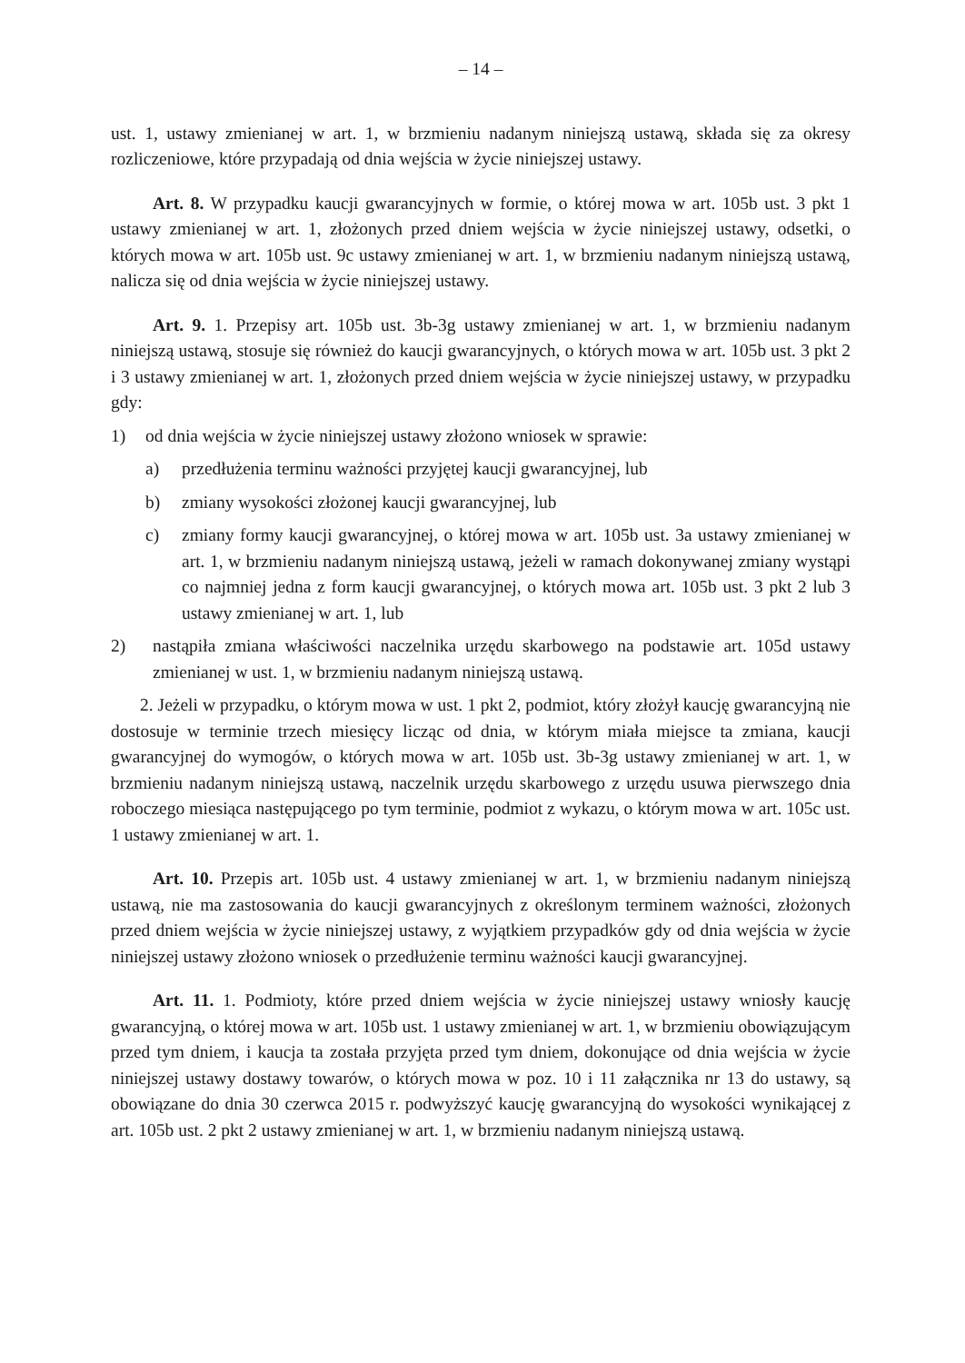– 14 –
ust. 1, ustawy zmienianej w art. 1, w brzmieniu nadanym niniejszą ustawą, składa się za okresy rozliczeniowe, które przypadają od dnia wejścia w życie niniejszej ustawy.
Art. 8. W przypadku kaucji gwarancyjnych w formie, o której mowa w art. 105b ust. 3 pkt 1 ustawy zmienianej w art. 1, złożonych przed dniem wejścia w życie niniejszej ustawy, odsetki, o których mowa w art. 105b ust. 9c ustawy zmienianej w art. 1, w brzmieniu nadanym niniejszą ustawą, nalicza się od dnia wejścia w życie niniejszej ustawy.
Art. 9. 1. Przepisy art. 105b ust. 3b-3g ustawy zmienianej w art. 1, w brzmieniu nadanym niniejszą ustawą, stosuje się również do kaucji gwarancyjnych, o których mowa w art. 105b ust. 3 pkt 2 i 3 ustawy zmienianej w art. 1, złożonych przed dniem wejścia w życie niniejszej ustawy, w przypadku gdy:
1) od dnia wejścia w życie niniejszej ustawy złożono wniosek w sprawie:
a) przedłużenia terminu ważności przyjętej kaucji gwarancyjnej, lub
b) zmiany wysokości złożonej kaucji gwarancyjnej, lub
c) zmiany formy kaucji gwarancyjnej, o której mowa w art. 105b ust. 3a ustawy zmienianej w art. 1, w brzmieniu nadanym niniejszą ustawą, jeżeli w ramach dokonywanej zmiany wystąpi co najmniej jedna z form kaucji gwarancyjnej, o których mowa art. 105b ust. 3 pkt 2 lub 3 ustawy zmienianej w art. 1, lub
2) nastąpiła zmiana właściwości naczelnika urzędu skarbowego na podstawie art. 105d ustawy zmienianej w ust. 1, w brzmieniu nadanym niniejszą ustawą.
2. Jeżeli w przypadku, o którym mowa w ust. 1 pkt 2, podmiot, który złożył kaucję gwarancyjną nie dostosuje w terminie trzech miesięcy licząc od dnia, w którym miała miejsce ta zmiana, kaucji gwarancyjnej do wymogów, o których mowa w art. 105b ust. 3b-3g ustawy zmienianej w art. 1, w brzmieniu nadanym niniejszą ustawą, naczelnik urzędu skarbowego z urzędu usuwa pierwszego dnia roboczego miesiąca następującego po tym terminie, podmiot z wykazu, o którym mowa w art. 105c ust. 1 ustawy zmienianej w art. 1.
Art. 10. Przepis art. 105b ust. 4 ustawy zmienianej w art. 1, w brzmieniu nadanym niniejszą ustawą, nie ma zastosowania do kaucji gwarancyjnych z określonym terminem ważności, złożonych przed dniem wejścia w życie niniejszej ustawy, z wyjątkiem przypadków gdy od dnia wejścia w życie niniejszej ustawy złożono wniosek o przedłużenie terminu ważności kaucji gwarancyjnej.
Art. 11. 1. Podmioty, które przed dniem wejścia w życie niniejszej ustawy wniosły kaucję gwarancyjną, o której mowa w art. 105b ust. 1 ustawy zmienianej w art. 1, w brzmieniu obowiązującym przed tym dniem, i kaucja ta została przyjęta przed tym dniem, dokonujące od dnia wejścia w życie niniejszej ustawy dostawy towarów, o których mowa w poz. 10 i 11 załącznika nr 13 do ustawy, są obowiązane do dnia 30 czerwca 2015 r. podwyższyć kaucję gwarancyjną do wysokości wynikającej z art. 105b ust. 2 pkt 2 ustawy zmienianej w art. 1, w brzmieniu nadanym niniejszą ustawą.